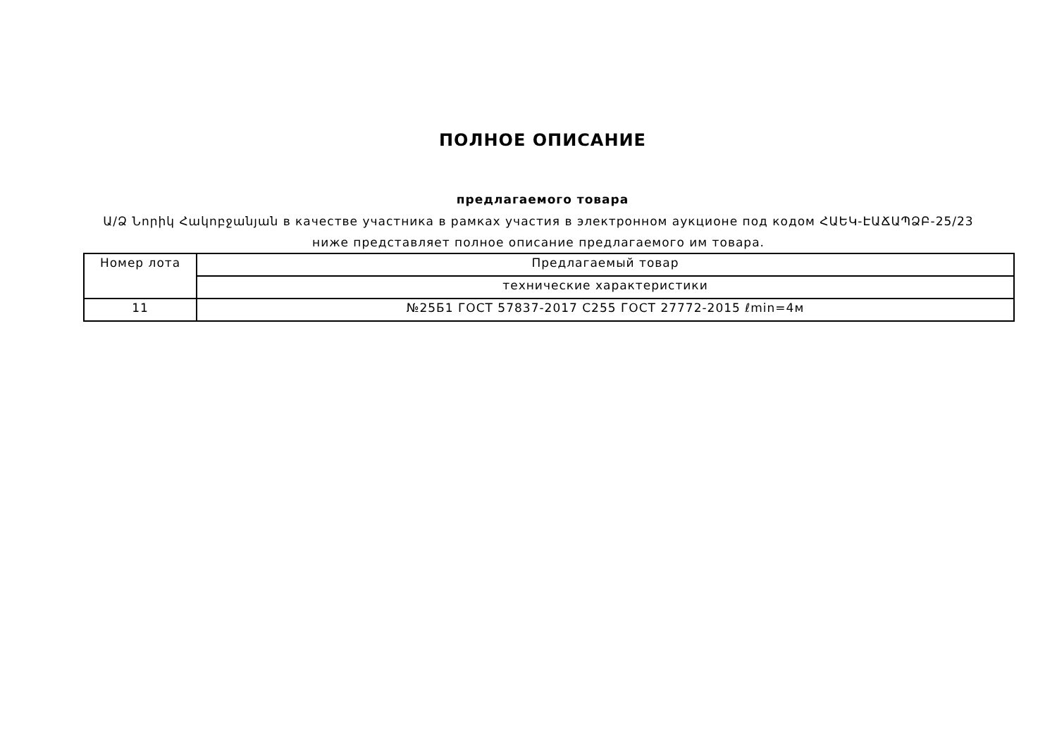ПОЛНОЕ ОПИСАНИЕ
предлагаемого товара
Ա/Ձ Նորիկ Հակոբջանյան в качестве участника в рамках участия в электронном аукционе под кодом ՀԱԵԿ-ԷԱՃԱՊՁԲ-25/23 ниже представляет полное описание предлагаемого им товара.
| Номер лота | Предлагаемый товар |
| | технические характеристики |
| 11 | №25Б1 ГОСТ 57837-2017 C255 ГОСТ 27772-2015 ℓmin=4м |